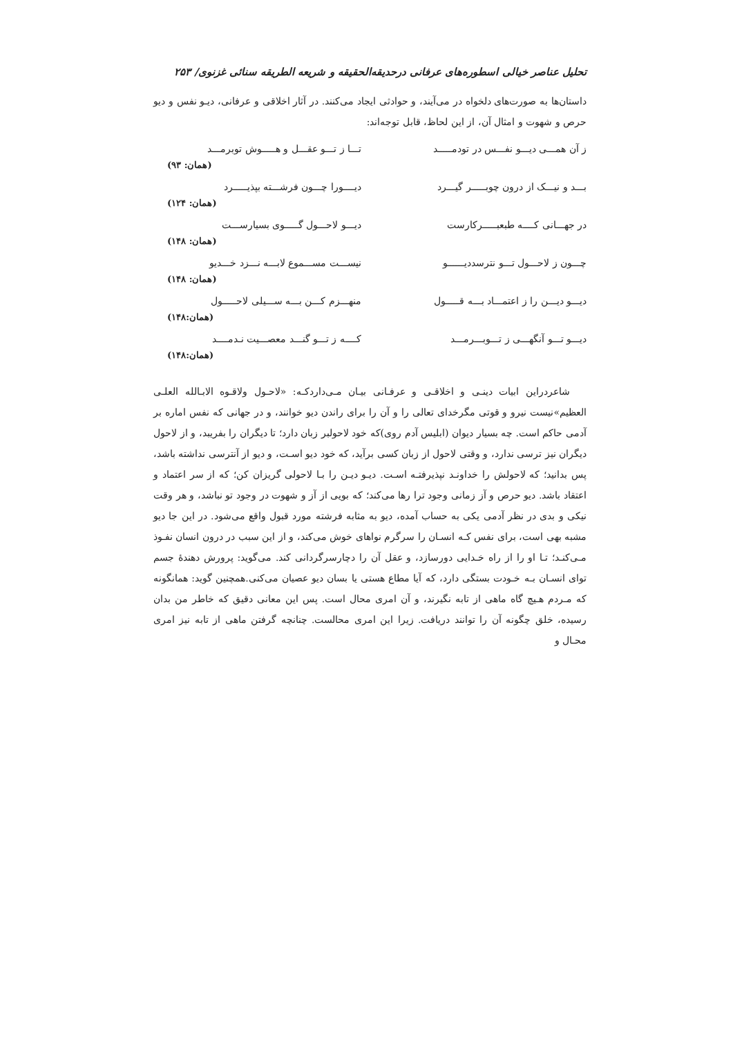تحلیل عناصر خیالی اسطوره‌های عرفانی درحدیقه‌الحقیقه و شریعه الطریقه سنائی غزنوی/ ۲۵۳
داستان‌ها به صورت‌های دلخواه در می‌آیند، و حوادثی ایجاد می‌کنند. در آثار اخلاقی و عرفانی، دیـو نفس و دیو حرص و شهوت و امثال آن، از این لحاظ، قابل توجه‌اند:
ز آن همـــی دیـــو نفـــس در تودمـــــد تـــا ز تـــو عقـــل و هـــــوش توبرمـــد
(همان: ۹۳)
بـــد و نیـــک از درون چوبـــــر گیـــرد دیــــورا چـــون فرشـــته بپذیـــــرد
(همان: ۱۲۴)
در جهـــانی کــــه طبعبـــــرکارست دیـــو لاحـــول گـــــوی بسیارســـت
(همان: ۱۴۸)
چـــون ز لاحـــول تـــو نترسددیــــــو نیســـت مســـموع لابـــه نـــزد خـــدیو
(همان: ۱۴۸)
دیـــو دیـــن را ز اعتمـــاد بـــه قـــــول منهـــزم کـــن بـــه ســـیلی لاحـــــول
(همان:۱۴۸)
دیـــو تـــو آنگهـــی ز تـــوبـــرمـــد کــــه ز تـــو گنـــد معصـــیت نـدمــــد
(همان:۱۴۸)
شاعردراین ابیات دینـی و اخلاقـی و عرفـانی بیـان مـی‌داردکـه: «لاحـول ولاقـوه الابـالله العلـی العظیم»نیست نیرو و قوتی مگرخدای تعالی را و آن را برای راندن دیو خوانند، و در جهانی که نفس اماره بر آدمی حاکم است. چه بسیار دیوان (ابلیس آدم روی)که خود لاحولبر زبان دارد؛ تا دیگران را بفریبد، و از لاحول دیگران نیز ترسی ندارد، و وقتی لاحول از زبان کسی برآید، که خود دیو اسـت، و دیو از آنترسی نداشته باشد، پس بدانید؛ که لاحولش را خداونـد نپذیرفتـه اسـت. دیـو دیـن را بـا لاحولی گریزان کن؛ که از سر اعتماد و اعتقاد باشد. دیو حرص و آز زمانی وجود ترا رها می‌کند؛ که بویی از آز و شهوت در وجود تو نباشد، و هر وقت نیکی و بدی در نظر آدمی یکی به حساب آمده، دیو به مثابه فرشته مورد قبول واقع می‌شود. در این جا دیو مشبه بهی است، برای نفس کـه انسـان را سرگرم نواهای خوش می‌کند، و از این سبب در درون انسان نفـوذ مـی‌کنـد؛ تـا او را از راه خـدایی دورسازد، و عقل آن را دچارسرگردانی کند. می‌گوید: پرورش دهندهٔ جسم توای انسـان بـه خـودت بستگی دارد، که آیا مطاع هستی یا بسان دیو عصیان می‌کنی.همچنین گوید: همانگونه که مـردم هـیچ گاه ماهی از تابه نگیرند، و آن امری محال است. پس این معانی دقیق که خاطر من بدان رسیده، خلق چگونه آن را توانند دریافت. زیرا این امری محالست. چنانچه گرفتن ماهی از تابه نیز امری محـال و